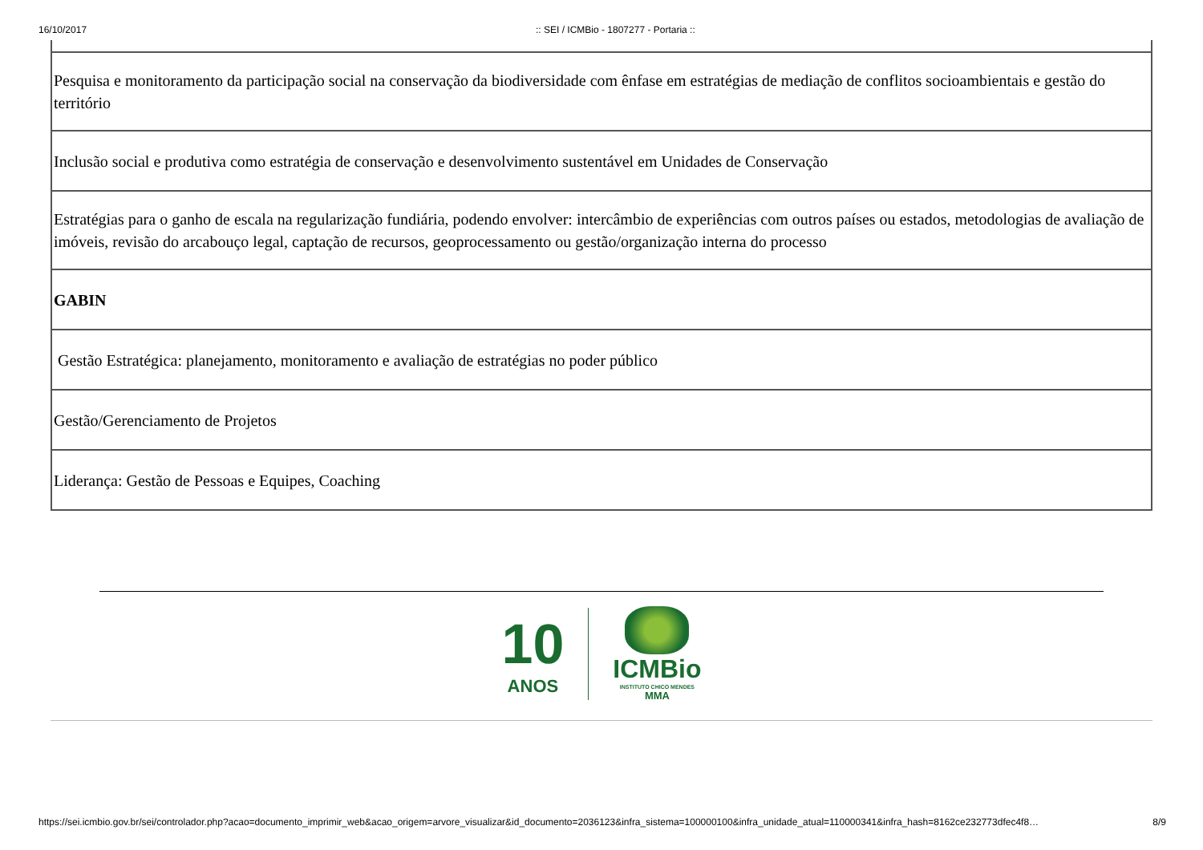16/10/2017:: SEI / ICMBio - 1807277 - Portaria ::
| Pesquisa e monitoramento da participação social na conservação da biodiversidade com ênfase em estratégias de mediação de conflitos socioambientais e gestão do território |
| Inclusão social e produtiva como estratégia de conservação e desenvolvimento sustentável em Unidades de Conservação |
| Estratégias para o ganho de escala na regularização fundiária, podendo envolver: intercâmbio de experiências com outros países ou estados, metodologias de avaliação de imóveis, revisão do arcabouço legal, captação de recursos, geoprocessamento ou gestão/organização interna do processo |
| GABIN |
| Gestão Estratégica: planejamento, monitoramento e avaliação de estratégias no poder público |
| Gestão/Gerenciamento de Projetos |
| Liderança: Gestão de Pessoas e Equipes, Coaching |
10
ANOS
ICMBio
INSTITUTO CHICO MENDES
MMA
https://sei.icmbio.gov.br/sei/controlador.php?acao=documento_imprimir_web&acao_origem=arvore_visualizar&id_documento=2036123&infra_sistema=100000100&infra_unidade_atual=110000341&infra_hash=8162ce232773dfec4f8… 8/9